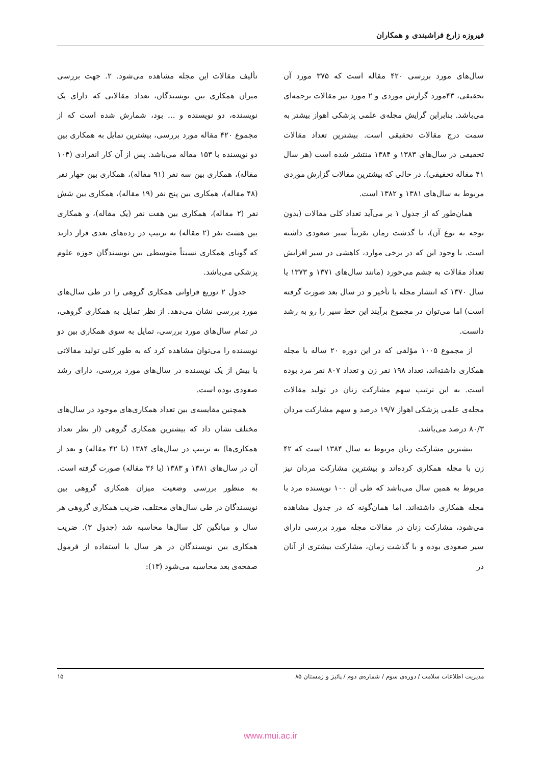فیروزه زارع فراشبندی و همکاران
سال‌های مورد بررسی ۴۲۰ مقاله است که ۳۷۵ مورد آن تحقیقی، ۴۳مورد گزارش موردی و ۲ مورد نیز مقالات ترجمه‌ای می‌باشد. بنابراین گرایش مجله‌ی علمی پزشکی اهواز بیشتر به سمت درج مقالات تحقیقی است. بیشترین تعداد مقالات تحقیقی در سال‌های ۱۳۸۳ و ۱۳۸۴ منتشر شده است (هر سال ۴۱ مقاله تحقیقی). در حالی که بیشترین مقالات گزارش موردی مربوط به سال‌های ۱۳۸۱ و ۱۳۸۲ است.
همان‌طور که از جدول ۱ بر می‌آید تعداد کلی مقالات (بدون توجه به نوع آن)، با گذشت زمان تقریباً سیر صعودی داشته است. با وجود این که در برخی موارد، کاهشی در سیر افزایش تعداد مقالات به چشم می‌خورد (مانند سال‌های ۱۳۷۱ و ۱۳۷۳ یا سال ۱۳۷۰ که انتشار مجله با تأخیر و در سال بعد صورت گرفته است) اما می‌توان در مجموع برآیند این خط سیر را رو به رشد دانست.
از مجموع ۱۰۰۵ مؤلفی که در این دوره ۲۰ ساله با مجله همکاری داشته‌اند، تعداد ۱۹۸ نفر زن و تعداد ۸۰۷ نفر مرد بوده است. به این ترتیب سهم مشارکت زنان در تولید مقالات مجله‌ی علمی پزشکی اهواز ۱۹/۷ درصد و سهم مشارکت مردان ۸۰/۳ درصد می‌باشد.
بیشترین مشارکت زنان مربوط به سال ۱۳۸۴ است که ۴۲ زن با مجله همکاری کرده‌اند و بیشترین مشارکت مردان نیز مربوط به همین سال می‌باشد که طی آن ۱۰۰ نویسنده مرد با مجله همکاری داشته‌اند. اما همان‌گونه که در جدول مشاهده می‌شود، مشارکت زنان در مقالات مجله مورد بررسی دارای سیر صعودی بوده و با گذشت زمان، مشارکت بیشتری از آنان در
تألیف مقالات این مجله مشاهده می‌شود. ۲. جهت بررسی میزان همکاری بین نویسندگان، تعداد مقالاتی که دارای یک نویسنده، دو نویسنده و ... بود، شمارش شده است که از مجموع ۴۲۰ مقاله مورد بررسی، بیشترین تمایل به همکاری بین دو نویسنده با ۱۵۳ مقاله می‌باشد. پس از آن کار انفرادی (۱۰۴ مقاله)، همکاری بین سه نفر (۹۱ مقاله)، همکاری بین چهار نفر (۴۸ مقاله)، همکاری بین پنج نفر (۱۹ مقاله)، همکاری بین شش نفر (۲ مقاله)، همکاری بین هفت نفر (یک مقاله)، و همکاری بین هشت نفر (۲ مقاله) به ترتیب در رده‌های بعدی قرار دارند که گویای همکاری نسبتاً متوسطی بین نویسندگان حوزه علوم پزشکی می‌باشد.
جدول ۲ توزیع فراوانی همکاری گروهی را در طی سال‌های مورد بررسی نشان می‌دهد. از نظر تمایل به همکاری گروهی، در تمام سال‌های مورد بررسی، تمایل به سوی همکاری بین دو نویسنده را می‌توان مشاهده کرد که به طور کلی تولید مقالاتی با بیش از یک نویسنده در سال‌های مورد بررسی، دارای رشد صعودی بوده است.
همچنین مقایسه‌ی بین تعداد همکاری‌های موجود در سال‌های مختلف نشان داد که بیشترین همکاری گروهی (از نظر تعداد همکاری‌ها) به ترتیب در سال‌های ۱۳۸۴ (با ۴۲ مقاله) و بعد از آن در سال‌های ۱۳۸۱ و ۱۳۸۳ (با ۳۶ مقاله) صورت گرفته است. به منظور بررسی وضعیت میزان همکاری گروهی بین نویسندگان در طی سال‌های مختلف، ضریب همکاری گروهی هر سال و میانگین کل سال‌ها محاسبه شد (جدول ۳). ضریب همکاری بین نویسندگان در هر سال با استفاده از فرمول صفحه‌ی بعد محاسبه می‌شود (۱۳):
مدیریت اطلاعات سلامت / دوره‌ی سوم / شماره‌ی دوم / پائیز و زمستان ۸۵ ۱۵
www.mui.ac.ir